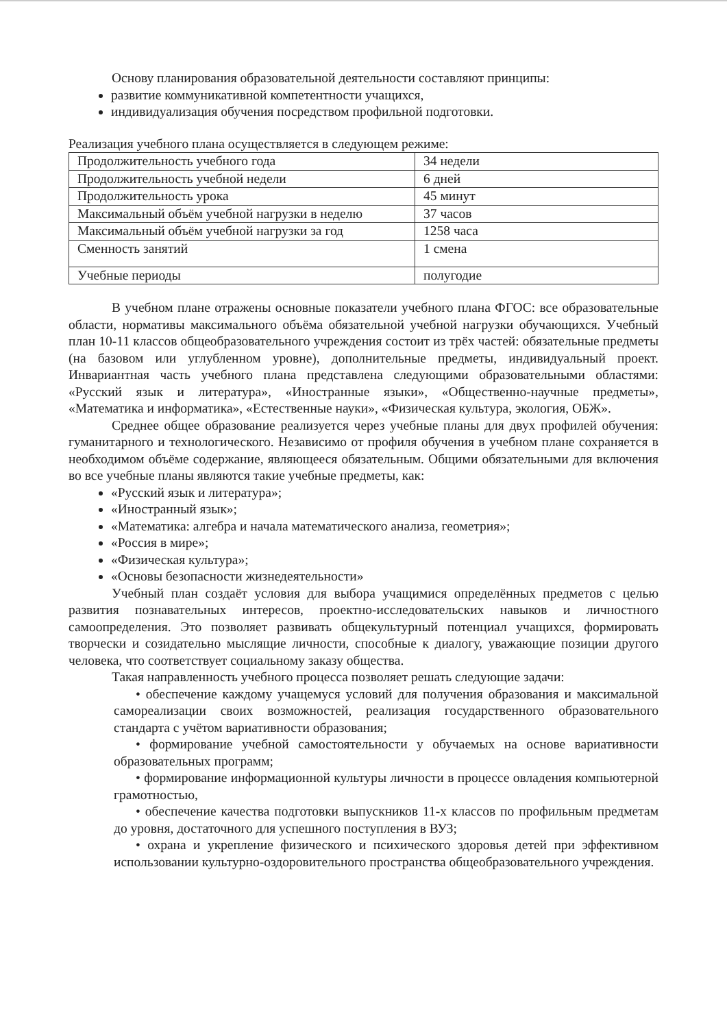Основу планирования образовательной деятельности составляют принципы:
развитие коммуникативной компетентности учащихся,
индивидуализация обучения посредством профильной подготовки.
Реализация учебного плана осуществляется в следующем режиме:
| Продолжительность учебного года | 34 недели |
| Продолжительность учебной недели | 6 дней |
| Продолжительность урока | 45 минут |
| Максимальный объём учебной нагрузки в неделю | 37 часов |
| Максимальный объём учебной нагрузки за год | 1258 часа |
| Сменность занятий | 1 смена |
| Учебные периоды | полугодие |
В учебном плане отражены основные показатели учебного плана ФГОС: все образовательные области, нормативы максимального объёма обязательной учебной нагрузки обучающихся. Учебный план 10-11 классов общеобразовательного учреждения состоит из трёх частей: обязательные предметы (на базовом или углубленном уровне), дополнительные предметы, индивидуальный проект. Инвариантная часть учебного плана представлена следующими образовательными областями: «Русский язык и литература», «Иностранные языки», «Общественно-научные предметы», «Математика и информатика», «Естественные науки», «Физическая культура, экология, ОБЖ».
Среднее общее образование реализуется через учебные планы для двух профилей обучения: гуманитарного и технологического. Независимо от профиля обучения в учебном плане сохраняется в необходимом объёме содержание, являющееся обязательным. Общими обязательными для включения во все учебные планы являются такие учебные предметы, как:
«Русский язык и литература»;
«Иностранный язык»;
«Математика: алгебра и начала математического анализа, геометрия»;
«Россия в мире»;
«Физическая культура»;
«Основы безопасности жизнедеятельности»
Учебный план создаёт условия для выбора учащимися определённых предметов с целью развития познавательных интересов, проектно-исследовательских навыков и личностного самоопределения. Это позволяет развивать общекультурный потенциал учащихся, формировать творчески и созидательно мыслящие личности, способные к диалогу, уважающие позиции другого человека, что соответствует социальному заказу общества.
Такая направленность учебного процесса позволяет решать следующие задачи:
• обеспечение каждому учащемуся условий для получения образования и максимальной самореализации своих возможностей, реализация государственного образовательного стандарта с учётом вариативности образования;
• формирование учебной самостоятельности у обучаемых на основе вариативности образовательных программ;
• формирование информационной культуры личности в процессе овладения компьютерной грамотностью,
• обеспечение качества подготовки выпускников 11-х классов по профильным предметам до уровня, достаточного для успешного поступления в ВУЗ;
• охрана и укрепление физического и психического здоровья детей при эффективном использовании культурно-оздоровительного пространства общеобразовательного учреждения.